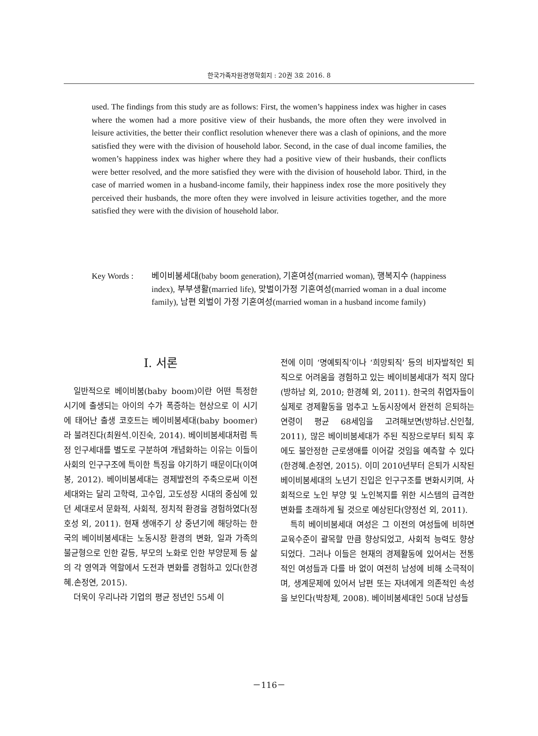한국가족자원경영학회지 : 20권 3호 2016. 8
used. The findings from this study are as follows: First, the women’s happiness index was higher in cases where the women had a more positive view of their husbands, the more often they were involved in leisure activities, the better their conflict resolution whenever there was a clash of opinions, and the more satisfied they were with the division of household labor. Second, in the case of dual income families, the women’s happiness index was higher where they had a positive view of their husbands, their conflicts were better resolved, and the more satisfied they were with the division of household labor. Third, in the case of married women in a husband-income family, their happiness index rose the more positively they perceived their husbands, the more often they were involved in leisure activities together, and the more satisfied they were with the division of household labor.
Key Words : 베이비붐세대(baby boom generation), 기혼여성(married woman), 행복지수 (happiness index), 부부생활(married life), 맞벌이가정 기혼여성(married woman in a dual income family), 남편 외벌이 가정 기혼여성(married woman in a husband income family)
Ⅰ. 서론
일반적으로 베이비붐(baby boom)이란 어떤 특정한 시기에 출생되는 아이의 수가 폭증하는 현상으로 이 시기에 태어난 출생 코호트는 베이비붐세대(baby boomer)라 불려진다(최원석․이진숙, 2014). 베이비붐세대처럼 특정 인구세대를 별도로 구분하여 개념화하는 이유는 이들이 사회의 인구구조에 특이한 특징을 야기하기 때문이다(이여봉, 2012). 베이비붐세대는 경제발전의 주축으로써 이전 세대와는 달리 고학력, 고수입, 고도성장 시대의 중심에 있던 세대로서 문화적, 사회적, 정치적 환경을 경험하였다(정호성 외, 2011). 현재 생애주기 상 중년기에 해당하는 한국의 베이비붐세대는 노동시장 환경의 변화, 일과 가족의 불균형으로 인한 갈등, 부모의 노화로 인한 부양문제 등 삶의 각 영역과 역할에서 도전과 변화를 경험하고 있다(한경혜․손정연, 2015).
더욱이 우리나라 기업의 평균 정년인 55세 이
전에 이미 ‘명예퇴직’이나 ‘희망퇴직’ 등의 비자발적인 퇴직으로 어려움을 경험하고 있는 베이비붐세대가 적지 않다(방하남 외, 2010; 한경혜 외, 2011). 한국의 취업자들이 실제로 경제활동을 멈추고 노동시장에서 완전히 은퇴하는 연령이 평균 68세임을 고려해보면(방하남․신인철, 2011), 많은 베이비붐세대가 주된 직장으로부터 퇴직 후에도 불안정한 근로생애를 이어갈 것임을 예측할 수 있다(한경혜․손정연, 2015). 이미 2010년부터 은퇴가 시작된 베이비붐세대의 노년기 진입은 인구구조를 변화시키며, 사회적으로 노인 부양 및 노인복지를 위한 시스템의 급격한 변화를 초래하게 될 것으로 예상된다(양정선 외, 2011).
특히 베이비붐세대 여성은 그 이전의 여성들에 비하면 교육수준이 괄목할 만큼 향상되었고, 사회적 능력도 향상되었다. 그러나 이들은 현재의 경제활동에 있어서는 전통적인 여성들과 다를 바 없이 여전히 남성에 비해 소극적이며, 생계문제에 있어서 남편 또는 자녀에게 의존적인 속성을 보인다(박창제, 2008). 베이비붐세대인 50대 남성들
－116－